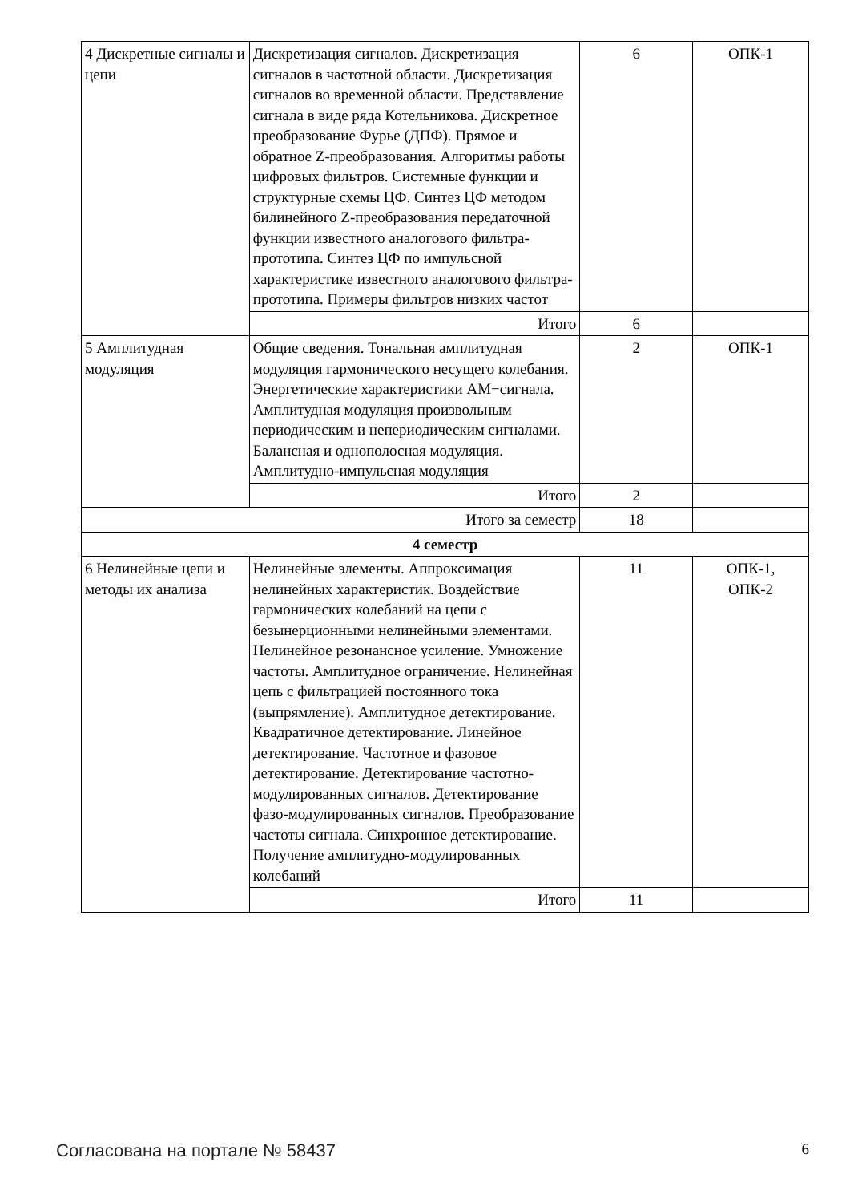| 4 Дискретные сигналы и цепи | Дискретизация сигналов. Дискретизация сигналов в частотной области. Дискретизация сигналов во временной области. Представление сигнала в виде ряда Котельникова. Дискретное преобразование Фурье (ДПФ). Прямое и обратное Z-преобразования. Алгоритмы работы цифровых фильтров. Системные функции и структурные схемы ЦФ. Синтез ЦФ методом билинейного Z-преобразования передаточной функции известного аналогового фильтра-прототипа. Синтез ЦФ по импульсной характеристике известного аналогового фильтра-прототипа. Примеры фильтров низких частот | 6 | ОПК-1 |
| | Итого | 6 | |
| 5 Амплитудная модуляция | Общие сведения. Тональная амплитудная модуляция гармонического несущего колебания. Энергетические характеристики АМ−сигнала. Амплитудная модуляция произвольным периодическим и непериодическим сигналами. Балансная и однополосная модуляция. Амплитудно-импульсная модуляция | 2 | ОПК-1 |
| | Итого | 2 | |
| Итого за семестр | | 18 | |
| 4 семестр | | | |
| 6 Нелинейные цепи и методы их анализа | Нелинейные элементы. Аппроксимация нелинейных характеристик. Воздействие гармонических колебаний на цепи с безынерционными нелинейными элементами. Нелинейное резонансное усиление. Умножение частоты. Амплитудное ограничение. Нелинейная цепь с фильтрацией постоянного тока (выпрямление). Амплитудное детектирование. Квадратичное детектирование. Линейное детектирование. Частотное и фазовое детектирование. Детектирование частотно-модулированных сигналов. Детектирование фазо-модулированных сигналов. Преобразование частоты сигнала. Синхронное детектирование. Получение амплитудно-модулированных колебаний | 11 | ОПК-1, ОПК-2 |
| | Итого | 11 | |
Согласована на портале № 58437 6